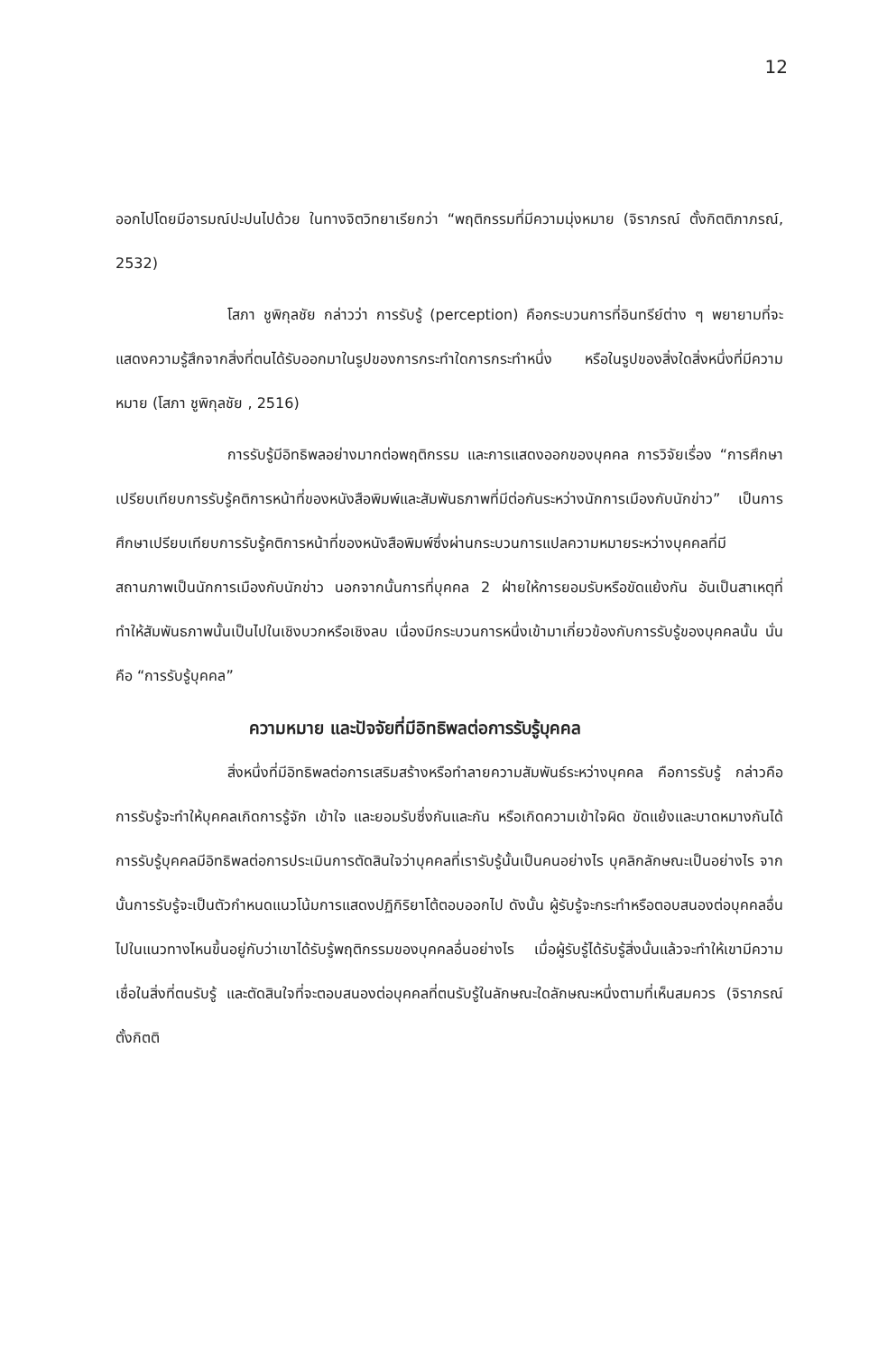12
ออกไปโดยมีอารมณ์ปะปนไปด้วย ในทางจิตวิทยาเรียกว่า “พฤติกรรมที่มีความมุ่งหมาย (จิราภรณ์ ตั้งกิตติภาภรณ์, 2532)
โสภา ชูพิกุลชัย กล่าวว่า การรับรู้ (perception) คือกระบวนการที่อินทรีย์ต่าง ๆ พยายามที่จะแสดงความรู้สึกจากสิ่งที่ตนได้รับออกมาในรูปของการกระทำใดการกระทำหนึ่ง หรือในรูปของสิ่งใดสิ่งหนึ่งที่มีความหมาย (โสภา ชูพิกุลชัย , 2516)
การรับรู้มีอิทธิพลอย่างมากต่อพฤติกรรม และการแสดงออกของบุคคล การวิจัยเรื่อง “การศึกษาเปรียบเทียบการรับรู้คติการหน้าที่ของหนังสือพิมพ์และสัมพันธภาพที่มีต่อกันระหว่างนักการเมืองกับนักข่าว” เป็นการศึกษาเปรียบเทียบการรับรู้คติการหน้าที่ของหนังสือพิมพ์ซึ่งผ่านกระบวนการแปลความหมายระหว่างบุคคลที่มีสถานภาพเป็นนักการเมืองกับนักข่าว นอกจากนั้นการที่บุคคล 2 ฝ่ายให้การยอมรับหรือขัดแย้งกัน อันเป็นสาเหตุที่ทำให้สัมพันธภาพนั้นเป็นไปในเชิงบวกหรือเชิงลบ เนื่องมีกระบวนการหนึ่งเข้ามาเกี่ยวข้องกับการรับรู้ของบุคคลนั้น นั่นคือ “การรับรู้บุคคล”
ความหมาย และปัจจัยที่มีอิทธิพลต่อการรับรู้บุคคล
สิ่งหนึ่งที่มีอิทธิพลต่อการเสริมสร้างหรือทำลายความสัมพันธ์ระหว่างบุคคล คือการรับรู้ กล่าวคือ การรับรู้จะทำให้บุคคลเกิดการรู้จัก เข้าใจ และยอมรับซึ่งกันและกัน หรือเกิดความเข้าใจผิด ขัดแย้งและบาดหมางกันได้ การรับรู้บุคคลมีอิทธิพลต่อการประเมินการตัดสินใจว่าบุคคลที่เรารับรู้นั้นเป็นคนอย่างไร บุคลิกลักษณะเป็นอย่างไร จากนั้นการรับรู้จะเป็นตัวกำหนดแนวโน้มการแสดงปฏิกิริยาโต้ตอบออกไป ดังนั้น ผู้รับรู้จะกระทำหรือตอบสนองต่อบุคคลอื่นไปในแนวทางไหนขึ้นอยู่กับว่าเขาได้รับรู้พฤติกรรมของบุคคลอื่นอย่างไร เมื่อผู้รับรู้ได้รับรู้สิ่งนั้นแล้วจะทำให้เขามีความเชื่อในสิ่งที่ตนรับรู้ และตัดสินใจที่จะตอบสนองต่อบุคคลที่ตนรับรู้ในลักษณะใดลักษณะหนึ่งตามที่เห็นสมควร (จิราภรณ์ ตั้งกิตติ